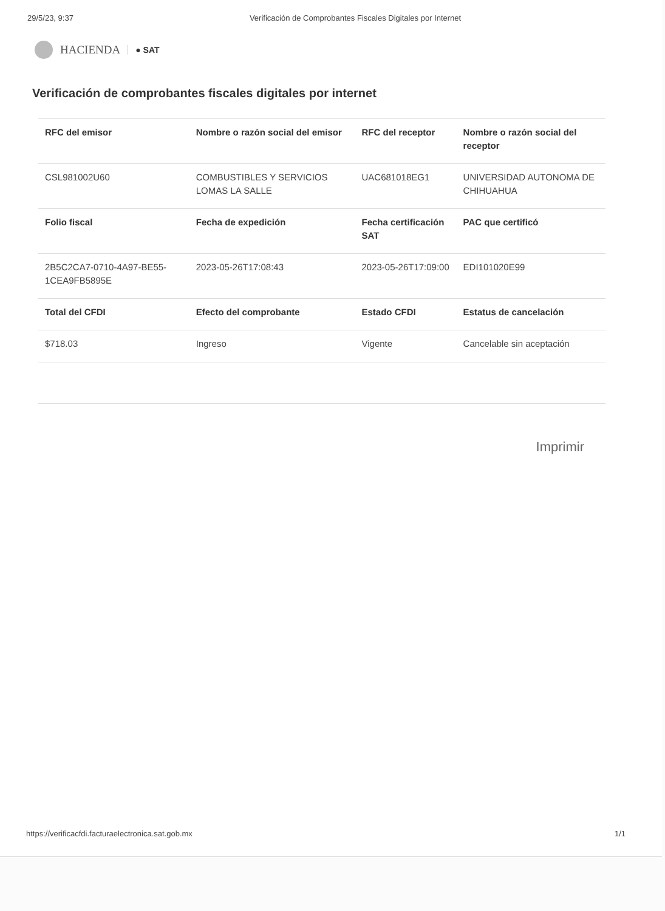29/5/23, 9:37 Verificación de Comprobantes Fiscales Digitales por Internet
HACIENDA ● SAT
Verificación de comprobantes fiscales digitales por internet
| RFC del emisor | Nombre o razón social del emisor | RFC del receptor | Nombre o razón social del receptor |
| --- | --- | --- | --- |
| CSL981002U60 | COMBUSTIBLES Y SERVICIOS LOMAS LA SALLE | UAC681018EG1 | UNIVERSIDAD AUTONOMA DE CHIHUAHUA |
| Folio fiscal | Fecha de expedición | Fecha certificación SAT | PAC que certificó |
| 2B5C2CA7-0710-4A97-BE55-1CEA9FB5895E | 2023-05-26T17:08:43 | 2023-05-26T17:09:00 | EDI101020E99 |
| Total del CFDI | Efecto del comprobante | Estado CFDI | Estatus de cancelación |
| $718.03 | Ingreso | Vigente | Cancelable sin aceptación |
Imprimir
https://verificacfdi.facturaelectronica.sat.gob.mx 1/1